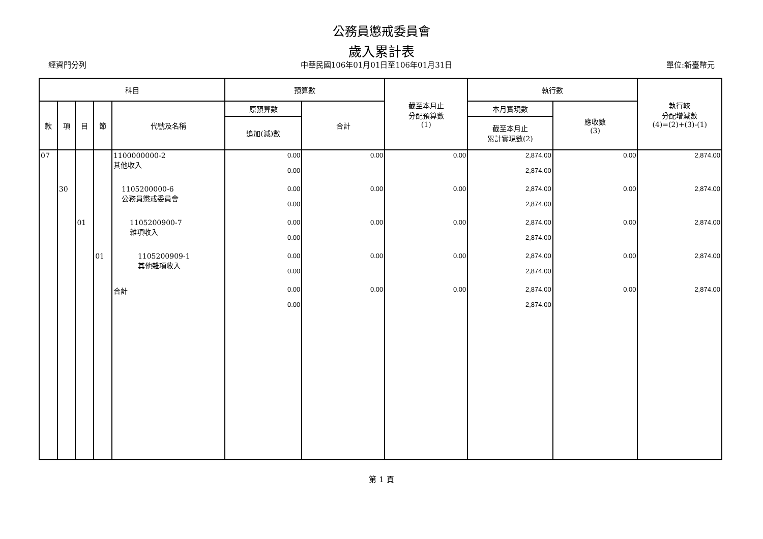公務員懲戒委員會
歲入累計表
經資門分列 中華民國106年01月01日至106年01月31日 單位:新臺幣元
| 科目 | | | | | 預算數 | | 截至本月止 分配預算數 (1) | 執行數 | | 執行較 分配增減數 (4)=(2)+(3)-(1) |
| --- | --- | --- | --- | --- | --- | --- | --- | --- | --- | --- |
| 款 | 項 | 目 | 節 | 代號及名稱 | 原預算數 | 合計 | | 本月實現數 | 應收數 (3) | |
| | | | | | 追加(減)數 | | | 截至本月止 累計實現數(2) | | |
| 07 | | | | 1100000000-2 其他收入 | 0.00 0.00 | 0.00 | 0.00 | 2,874.00 2,874.00 | 0.00 | 2,874.00 |
| | 30 | | | 1105200000-6 公務員懲戒委員會 | 0.00 0.00 | 0.00 | 0.00 | 2,874.00 2,874.00 | 0.00 | 2,874.00 |
| | | 01 | | 1105200900-7 雜項收入 | 0.00 0.00 | 0.00 | 0.00 | 2,874.00 2,874.00 | 0.00 | 2,874.00 |
| | | | 01 | 1105200909-1 其他雜項收入 | 0.00 0.00 | 0.00 | 0.00 | 2,874.00 2,874.00 | 0.00 | 2,874.00 |
| | | | | 合計 | 0.00 0.00 | 0.00 | 0.00 | 2,874.00 2,874.00 | 0.00 | 2,874.00 |
第 1 頁